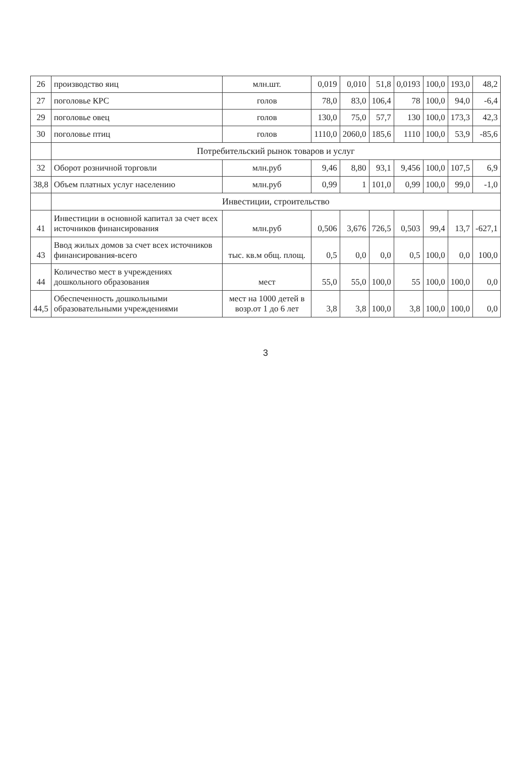| 26 | производство яиц | млн.шт. | 0,019 | 0,010 | 51,8 | 0,0193 | 100,0 | 193,0 | 48,2 |
| 27 | поголовье КРС | голов | 78,0 | 83,0 | 106,4 | 78 | 100,0 | 94,0 | -6,4 |
| 29 | поголовье овец | голов | 130,0 | 75,0 | 57,7 | 130 | 100,0 | 173,3 | 42,3 |
| 30 | поголовье птиц | голов | 1110,0 | 2060,0 | 185,6 | 1110 | 100,0 | 53,9 | -85,6 |
| | Потребительский рынок товаров и услуг | | | | | | | | |
| 32 | Оборот розничной торговли | млн.руб | 9,46 | 8,80 | 93,1 | 9,456 | 100,0 | 107,5 | 6,9 |
| 38,8 | Объем платных услуг населению | млн.руб | 0,99 | 1 | 101,0 | 0,99 | 100,0 | 99,0 | -1,0 |
| | Инвестиции, строительство | | | | | | | | |
| 41 | Инвестиции в основной капитал за счет всех источников финансирования | млн.руб | 0,506 | 3,676 | 726,5 | 0,503 | 99,4 | 13,7 | -627,1 |
| 43 | Ввод жилых домов за счет всех источников финансирования-всего | тыс. кв.м общ. площ. | 0,5 | 0,0 | 0,0 | 0,5 | 100,0 | 0,0 | 100,0 |
| 44 | Количество мест в учреждениях дошкольного образования | мест | 55,0 | 55,0 | 100,0 | 55 | 100,0 | 100,0 | 0,0 |
| 44,5 | Обеспеченность дошкольными образовательными учреждениями | мест на 1000 детей в возр.от 1 до 6 лет | 3,8 | 3,8 | 100,0 | 3,8 | 100,0 | 100,0 | 0,0 |
3